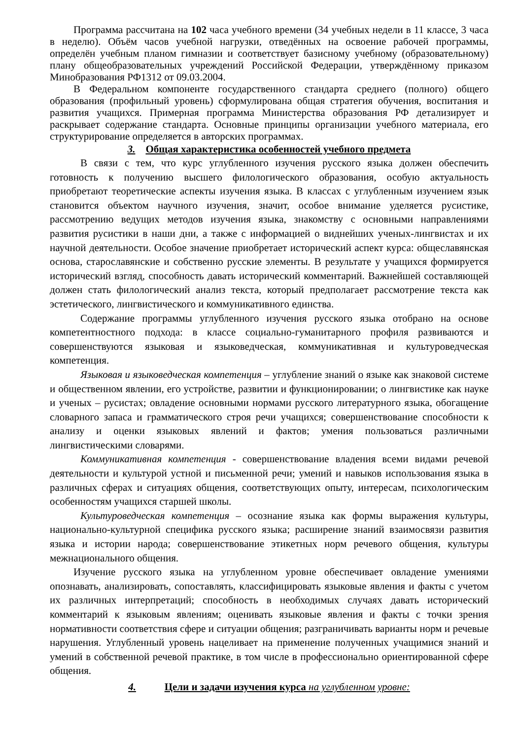Программа рассчитана на 102 часа учебного времени (34 учебных недели в 11 классе, 3 часа в неделю). Объём часов учебной нагрузки, отведённых на освоение рабочей программы, определён учебным планом гимназии и соответствует базисному учебному (образовательному) плану общеобразовательных учреждений Российской Федерации, утверждённому приказом Минобразования РФ1312 от 09.03.2004.
В Федеральном компоненте государственного стандарта среднего (полного) общего образования (профильный уровень) сформулирована общая стратегия обучения, воспитания и развития учащихся. Примерная программа Министерства образования РФ детализирует и раскрывает содержание стандарта. Основные принципы организации учебного материала, его структурирование определяется в авторских программах.
3. Общая характеристика особенностей учебного предмета
В связи с тем, что курс углубленного изучения русского языка должен обеспечить готовность к получению высшего филологического образования, особую актуальность приобретают теоретические аспекты изучения языка. В классах с углубленным изучением язык становится объектом научного изучения, значит, особое внимание уделяется русистике, рассмотрению ведущих методов изучения языка, знакомству с основными направлениями развития русистики в наши дни, а также с информацией о виднейших ученых-лингвистах и их научной деятельности. Особое значение приобретает исторический аспект курса: общеславянская основа, старославянские и собственно русские элементы. В результате у учащихся формируется исторический взгляд, способность давать исторический комментарий. Важнейшей составляющей должен стать филологический анализ текста, который предполагает рассмотрение текста как эстетического, лингвистического и коммуникативного единства.
Содержание программы углубленного изучения русского языка отобрано на основе компетентностного подхода: в классе социально-гуманитарного профиля развиваются и совершенствуются языковая и языковедческая, коммуникативная и культуроведческая компетенция.
Языковая и языковедческая компетенция – углубление знаний о языке как знаковой системе и общественном явлении, его устройстве, развитии и функционировании; о лингвистике как науке и ученых – русистах; овладение основными нормами русского литературного языка, обогащение словарного запаса и грамматического строя речи учащихся; совершенствование способности к анализу и оценки языковых явлений и фактов; умения пользоваться различными лингвистическими словарями.
Коммуникативная компетенция - совершенствование владения всеми видами речевой деятельности и культурой устной и письменной речи; умений и навыков использования языка в различных сферах и ситуациях общения, соответствующих опыту, интересам, психологическим особенностям учащихся старшей школы.
Культуроведческая компетенция – осознание языка как формы выражения культуры, национально-культурной специфика русского языка; расширение знаний взаимосвязи развития языка и истории народа; совершенствование этикетных норм речевого общения, культуры межнационального общения.
Изучение русского языка на углубленном уровне обеспечивает овладение умениями опознавать, анализировать, сопоставлять, классифицировать языковые явления и факты с учетом их различных интерпретаций; способность в необходимых случаях давать исторический комментарий к языковым явлениям; оценивать языковые явления и факты с точки зрения нормативности соответствия сфере и ситуации общения; разграничивать варианты норм и речевые нарушения. Углубленный уровень нацеливает на применение полученных учащимися знаний и умений в собственной речевой практике, в том числе в профессионально ориентированной сфере общения.
4. Цели и задачи изучения курса на углубленном уровне: